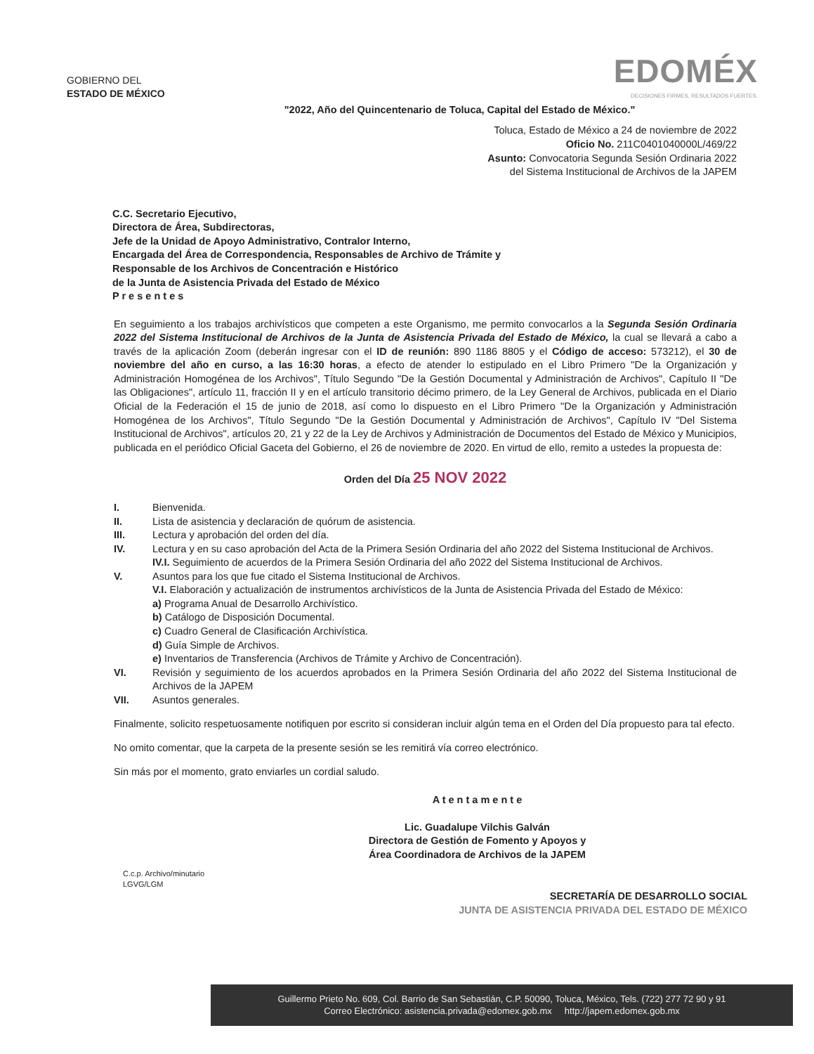GOBIERNO DEL
ESTADO DE MÉXICO
EDOMÉX
DECISIONES FIRMES, RESULTADOS FUERTES.
"2022, Año del Quincentenario de Toluca, Capital del Estado de México."
Toluca, Estado de México a 24 de noviembre de 2022
Oficio No. 211C0401040000L/469/22
Asunto: Convocatoria Segunda Sesión Ordinaria 2022
del Sistema Institucional de Archivos de la JAPEM
C.C. Secretario Ejecutivo,
Directora de Área, Subdirectoras,
Jefe de la Unidad de Apoyo Administrativo, Contralor Interno,
Encargada del Área de Correspondencia, Responsables de Archivo de Trámite y
Responsable de los Archivos de Concentración e Histórico
de la Junta de Asistencia Privada del Estado de México
P r e s e n t e s
En seguimiento a los trabajos archivísticos que competen a este Organismo, me permito convocarlos a la Segunda Sesión Ordinaria 2022 del Sistema Institucional de Archivos de la Junta de Asistencia Privada del Estado de México, la cual se llevará a cabo a través de la aplicación Zoom (deberán ingresar con el ID de reunión: 890 1186 8805 y el Código de acceso: 573212), el 30 de noviembre del año en curso, a las 16:30 horas, a efecto de atender lo estipulado en el Libro Primero "De la Organización y Administración Homogénea de los Archivos", Título Segundo "De la Gestión Documental y Administración de Archivos", Capítulo II "De las Obligaciones", artículo 11, fracción II y en el artículo transitorio décimo primero, de la Ley General de Archivos, publicada en el Diario Oficial de la Federación el 15 de junio de 2018, así como lo dispuesto en el Libro Primero "De la Organización y Administración Homogénea de los Archivos", Título Segundo "De la Gestión Documental y Administración de Archivos", Capítulo IV "Del Sistema Institucional de Archivos", artículos 20, 21 y 22 de la Ley de Archivos y Administración de Documentos del Estado de México y Municipios, publicada en el periódico Oficial Gaceta del Gobierno, el 26 de noviembre de 2020. En virtud de ello, remito a ustedes la propuesta de:
Orden del Día 25 NOV 2022
I. Bienvenida.
II. Lista de asistencia y declaración de quórum de asistencia.
III. Lectura y aprobación del orden del día.
IV. Lectura y en su caso aprobación del Acta de la Primera Sesión Ordinaria del año 2022 del Sistema Institucional de Archivos.
IV.I. Seguimiento de acuerdos de la Primera Sesión Ordinaria del año 2022 del Sistema Institucional de Archivos.
V. Asuntos para los que fue citado el Sistema Institucional de Archivos.
V.I. Elaboración y actualización de instrumentos archivísticos de la Junta de Asistencia Privada del Estado de México:
a) Programa Anual de Desarrollo Archivístico.
b) Catálogo de Disposición Documental.
c) Cuadro General de Clasificación Archivística.
d) Guía Simple de Archivos.
e) Inventarios de Transferencia (Archivos de Trámite y Archivo de Concentración).
VI. Revisión y seguimiento de los acuerdos aprobados en la Primera Sesión Ordinaria del año 2022 del Sistema Institucional de Archivos de la JAPEM
VII. Asuntos generales.
Finalmente, solicito respetuosamente notifiquen por escrito si consideran incluir algún tema en el Orden del Día propuesto para tal efecto.
No omito comentar, que la carpeta de la presente sesión se les remitirá vía correo electrónico.
Sin más por el momento, grato enviarles un cordial saludo.
A t e n t a m e n t e
Lic. Guadalupe Vilchis Galván
Directora de Gestión de Fomento y Apoyos y
Área Coordinadora de Archivos de la JAPEM
C.c.p. Archivo/minutario
LGVG/LGM
SECRETARÍA DE DESARROLLO SOCIAL
JUNTA DE ASISTENCIA PRIVADA DEL ESTADO DE MÉXICO
Guillermo Prieto No. 609, Col. Barrio de San Sebastián, C.P. 50090, Toluca, México, Tels. (722) 277 72 90 y 91
Correo Electrónico: asistencia.privada@edomex.gob.mx http://japem.edomex.gob.mx